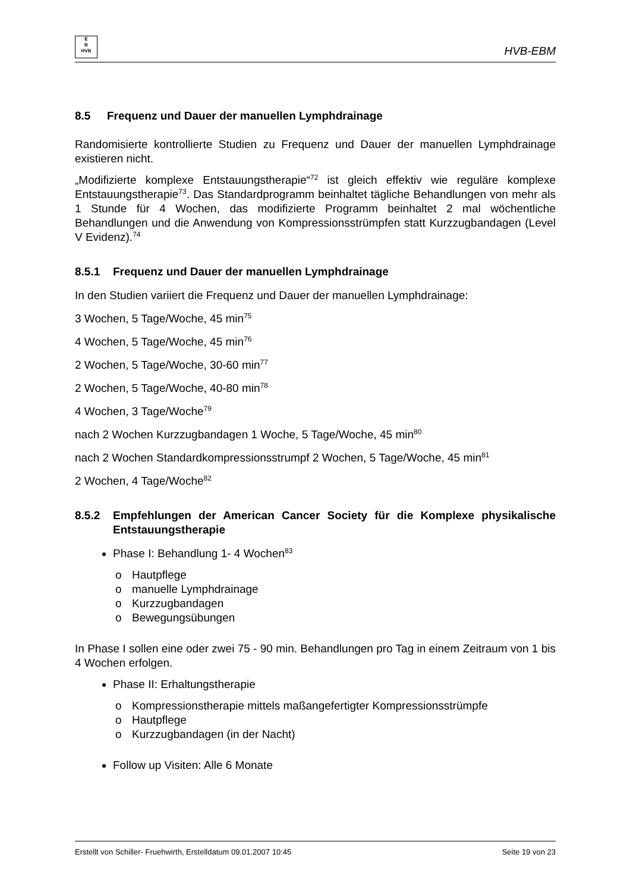E
B
HVB
HVB-EBM
8.5 Frequenz und Dauer der manuellen Lymphdrainage
Randomisierte kontrollierte Studien zu Frequenz und Dauer der manuellen Lymphdrainage existieren nicht.
„Modifizierte komplexe Entstauungstherapie“<sup>72</sup> ist gleich effektiv wie reguläre komplexe Entstauungstherapie<sup>73</sup>. Das Standardprogramm beinhaltet tägliche Behandlungen von mehr als 1 Stunde für 4 Wochen, das modifizierte Programm beinhaltet 2 mal wöchentliche Behandlungen und die Anwendung von Kompressionsstrümpfen statt Kurzzugbandagen (Level V Evidenz).<sup>74</sup>
8.5.1 Frequenz und Dauer der manuellen Lymphdrainage
In den Studien variiert die Frequenz und Dauer der manuellen Lymphdrainage:
3 Wochen, 5 Tage/Woche, 45 min<sup>75</sup>
4 Wochen, 5 Tage/Woche, 45 min<sup>76</sup>
2 Wochen, 5 Tage/Woche, 30-60 min<sup>77</sup>
2 Wochen, 5 Tage/Woche, 40-80 min<sup>78</sup>
4 Wochen, 3 Tage/Woche<sup>79</sup>
nach 2 Wochen Kurzzugbandagen 1 Woche, 5 Tage/Woche, 45 min<sup>80</sup>
nach 2 Wochen Standardkompressionsstrumpf 2 Wochen, 5 Tage/Woche, 45 min<sup>81</sup>
2 Wochen, 4 Tage/Woche<sup>82</sup>
8.5.2 Empfehlungen der American Cancer Society für die Komplexe physikalische Entstauungstherapie
Phase I: Behandlung 1- 4 Wochen<sup>83</sup>
Hautpflege
manuelle Lymphdrainage
Kurzzugbandagen
Bewegungsübungen
In Phase I sollen eine oder zwei 75 - 90 min. Behandlungen pro Tag in einem Zeitraum von 1 bis 4 Wochen erfolgen.
Phase II: Erhaltungstherapie
Kompressionstherapie mittels maßangefertigter Kompressionsstrümpfe
Hautpflege
Kurzzugbandagen (in der Nacht)
Follow up Visiten: Alle 6 Monate
Erstellt von Schiller- Fruehwirth, Erstelldatum 09.01.2007 10:45 Seite 19 von 23